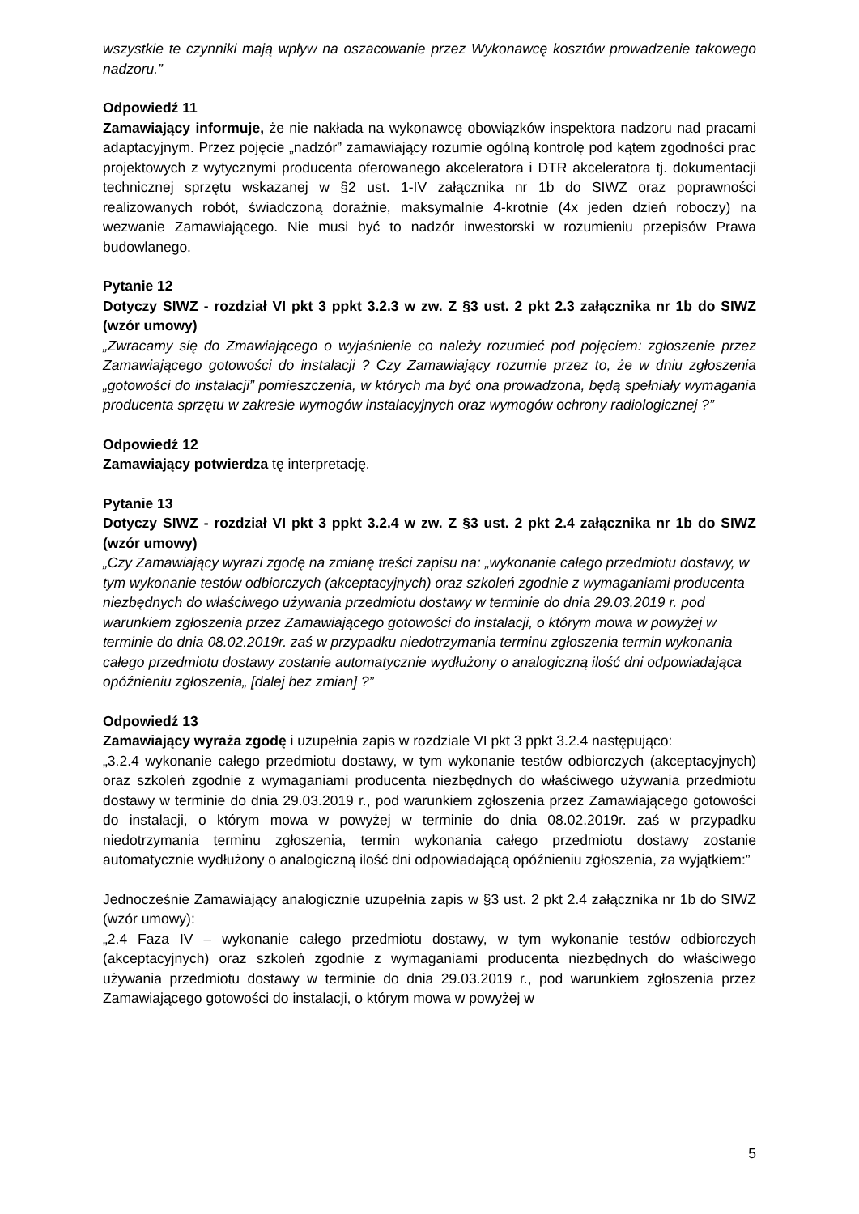wszystkie te czynniki mają wpływ na oszacowanie przez Wykonawcę kosztów prowadzenie takowego nadzoru.”
Odpowiedź 11
Zamawiający informuje, że nie nakłada na wykonawcę obowiązków inspektora nadzoru nad pracami adaptacyjnym. Przez pojęcie „nadzór” zamawiający rozumie ogólną kontrolę pod kątem zgodności prac projektowych z wytycznymi producenta oferowanego akceleratora i DTR akceleratora tj. dokumentacji technicznej sprzętu wskazanej w §2 ust. 1-IV załącznika nr 1b do SIWZ oraz poprawności realizowanych robót, świadczoną doraźnie, maksymalnie 4-krotnie (4x jeden dzień roboczy) na wezwanie Zamawiającego. Nie musi być to nadzór inwestorski w rozumieniu przepisów Prawa budowlanego.
Pytanie 12
Dotyczy SIWZ - rozdział VI pkt 3 ppkt 3.2.3 w zw. Z §3 ust. 2 pkt 2.3 załącznika nr 1b do SIWZ (wzór umowy)
„Zwracamy się do Zmawiającego o wyjaśnienie co należy rozumieć pod pojęciem: zgłoszenie przez Zamawiającego gotowości do instalacji ? Czy Zamawiający rozumie przez to, że w dniu zgłoszenia „gotowości do instalacji” pomieszczenia, w których ma być ona prowadzona, będą spełniały wymagania producenta sprzętu w zakresie wymogów instalacyjnych oraz wymogów ochrony radiologicznej ?”
Odpowiedź 12
Zamawiający potwierdza tę interpretację.
Pytanie 13
Dotyczy SIWZ - rozdział VI pkt 3 ppkt 3.2.4 w zw. Z §3 ust. 2 pkt 2.4 załącznika nr 1b do SIWZ (wzór umowy)
„Czy Zamawiający wyrazi zgodę na zmianę treści zapisu na: „wykonanie całego przedmiotu dostawy, w tym wykonanie testów odbiorczych (akceptacyjnych) oraz szkoleń zgodnie z wymaganiami producenta niezbędnych do właściwego używania przedmiotu dostawy w terminie do dnia 29.03.2019 r. pod warunkiem zgłoszenia przez Zamawiającego gotowości do instalacji, o którym mowa w powyżej w terminie do dnia 08.02.2019r. zaś w przypadku niedotrzymania terminu zgłoszenia termin wykonania całego przedmiotu dostawy zostanie automatycznie wydłużony o analogiczną ilość dni odpowiadająca opóźnieniu zgłoszenia„ [dalej bez zmian] ?”
Odpowiedź 13
Zamawiający wyraża zgodę i uzupełnia zapis w rozdziale VI pkt 3 ppkt 3.2.4 następująco:
„3.2.4 wykonanie całego przedmiotu dostawy, w tym wykonanie testów odbiorczych (akceptacyjnych) oraz szkoleń zgodnie z wymaganiami producenta niezbędnych do właściwego używania przedmiotu dostawy w terminie do dnia 29.03.2019 r., pod warunkiem zgłoszenia przez Zamawiającego gotowości do instalacji, o którym mowa w powyżej w terminie do dnia 08.02.2019r. zaś w przypadku niedotrzymania terminu zgłoszenia, termin wykonania całego przedmiotu dostawy zostanie automatycznie wydłużony o analogiczną ilość dni odpowiadającą opóźnieniu zgłoszenia, za wyjątkiem:”
Jednocześnie Zamawiający analogicznie uzupełnia zapis w §3 ust. 2 pkt 2.4 załącznika nr 1b do SIWZ (wzór umowy):
„2.4 Faza IV – wykonanie całego przedmiotu dostawy, w tym wykonanie testów odbiorczych (akceptacyjnych) oraz szkoleń zgodnie z wymaganiami producenta niezbędnych do właściwego używania przedmiotu dostawy w terminie do dnia 29.03.2019 r., pod warunkiem zgłoszenia przez Zamawiającego gotowości do instalacji, o którym mowa w powyżej w
5